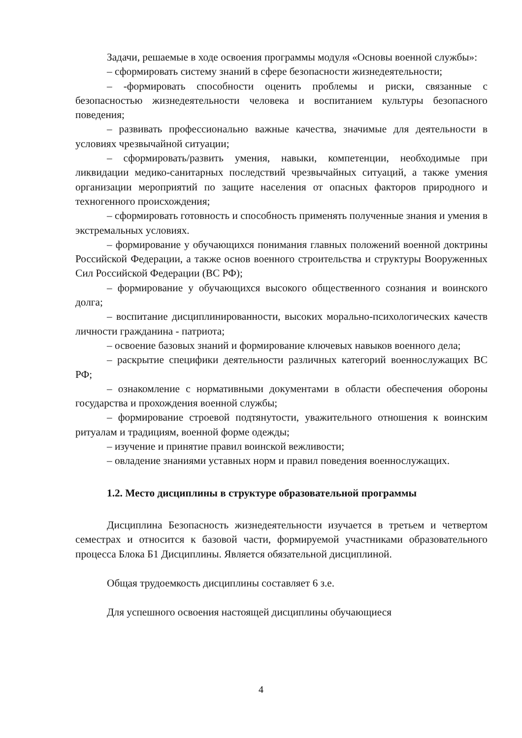Задачи, решаемые в ходе освоения программы модуля «Основы военной службы»:
– сформировать систему знаний в сфере безопасности жизнедеятельности;
– -формировать способности оценить проблемы и риски, связанные с безопасностью жизнедеятельности человека и воспитанием культуры безопасного поведения;
– развивать профессионально важные качества, значимые для деятельности в условиях чрезвычайной ситуации;
– сформировать/развить умения, навыки, компетенции, необходимые при ликвидации медико-санитарных последствий чрезвычайных ситуаций, а также умения организации мероприятий по защите населения от опасных факторов природного и техногенного происхождения;
– сформировать готовность и способность применять полученные знания и умения в экстремальных условиях.
– формирование у обучающихся понимания главных положений военной доктрины Российской Федерации, а также основ военного строительства и структуры Вооруженных Сил Российской Федерации (ВС РФ);
– формирование у обучающихся высокого общественного сознания и воинского долга;
– воспитание дисциплинированности, высоких морально-психологических качеств личности гражданина - патриота;
– освоение базовых знаний и формирование ключевых навыков военного дела;
– раскрытие специфики деятельности различных категорий военнослужащих ВС РФ;
– ознакомление с нормативными документами в области обеспечения обороны государства и прохождения военной службы;
– формирование строевой подтянутости, уважительного отношения к воинским ритуалам и традициям, военной форме одежды;
– изучение и принятие правил воинской вежливости;
– овладение знаниями уставных норм и правил поведения военнослужащих.
1.2. Место дисциплины в структуре образовательной программы
Дисциплина Безопасность жизнедеятельности изучается в третьем и четвертом семестрах и относится к базовой части, формируемой участниками образовательного процесса Блока Б1 Дисциплины. Является обязательной дисциплиной.
Общая трудоемкость дисциплины составляет 6 з.е.
Для успешного освоения настоящей дисциплины обучающиеся
4